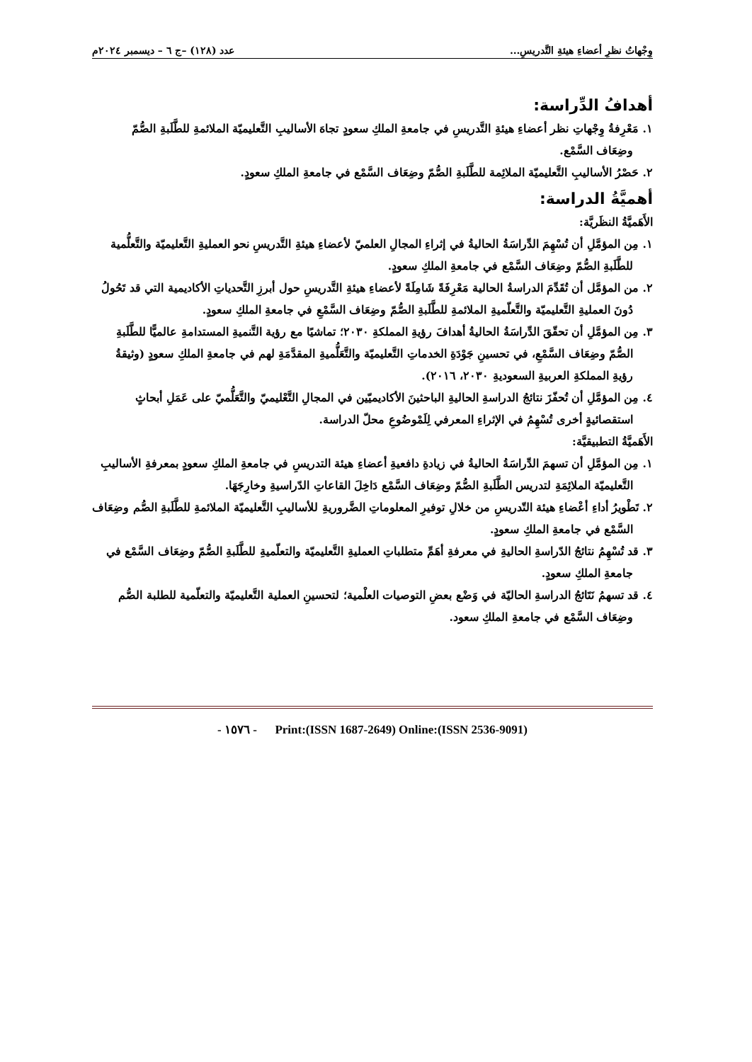وِجْهاتُ نظرِ أعضاءِ هيئةِ التَّدريسِ... عدد (١٢٨) –ج ٦ – ديسمبر ٢٠٢٤م
أهدافُ الدِّراسة:
١. مَعْرِفةُ وِجْهاتِ نظر أعضاءِ هيئةِ التَّدريسِ في جامعةِ الملكِ سعودٍ تجاهَ الأساليبِ التَّعليميّة الملائمةِ للطَّلَبةِ الصُّمّ وضِعَاف السَّمْع.
٢. حَصْرُ الأساليبِ التَّعليميّة الملائِمة للطَّلَبةِ الصُّمّ وضِعَاف السَّمْع في جامعةِ الملكِ سعودٍ.
أهميَّةُ الدراسة:
الأَهَميَّةُ النظَريَّة:
١. مِن المؤمَّلِ أن تُسْهِمَ الدِّراسَةُ الحاليةُ في إثراءِ المجالِ العلميّ لأعضاءِ هيئةِ التَّدريسِ نحو العمليةِ التَّعليميّة والتَّعلُّمية للطَّلَبةِ الصُّمّ وضِعَاف السَّمْع في جامعةِ الملكِ سعودٍ.
٢. من المؤمَّل أن تُقَدِّمَ الدراسةُ الحالية مَعْرِفَةً شَامِلَةً لأعضاءِ هيئةِ التَّدريسِ حول أبرزِ التَّحدياتِ الأكاديمية التي قد تَحُولُ دُونَ العمليةِ التَّعليميّة والتَّعلّميةِ الملائمةِ للطَّلَبةِ الصُّمّ وضِعَاف السَّمْعِ في جامعةِ الملكِ سعودٍ.
٣. مِن المؤمَّلِ أن تحقّقَ الدِّراسَةُ الحاليةُ أهدافَ رؤيةِ المملكةِ ٢٠٣٠؛ تماشيًا مع رؤية التَّنميةِ المستدامةِ عالميًّا للطَّلَبةِ الصُّمّ وضِعَاف السَّمْعِ، في تحسينِ جَوْدَةِ الخدماتِ التَّعليميّة والتَّعَلُّميةِ المقدَّمَةِ لهم في جامعةِ الملكِ سعودٍ (وثيقةُ رؤيةِ المملكةِ العربيةِ السعوديةِ ٢٠٣٠، ٢٠١٦).
٤. مِن المؤمَّلِ أن تُحفّزَ نتائجُ الدراسةِ الحاليةِ الباحثينَ الأكاديميّين في المجالِ التَّعْليميّ والتَّعَلُّميّ على عَمَلِ أبحاثٍ استقصائيةٍ أخرى تُسْهِمُ في الإثراءِ المعرفي لِلَمْوضُوعِ محلّ الدراسة.
الأَهَميَّةُ التطبيقيَّة:
١. مِن المؤمَّلِ أن تسهمَ الدِّراسَةُ الحاليةُ في زيادةِ دافعيةِ أعضاءِ هيئة التدريسِ في جامعةِ الملكِ سعودٍ بمعرفةِ الأساليبِ التَّعليميّة الملائِمَةِ لتدريس الطَّلَبةِ الصُّمّ وضِعَاف السَّمْع دَاخِلَ القاعاتِ الدّراسيةِ وخارِجَهَا.
٢. تَطْويرُ أداءِ أعْضاءِ هيئة التّدريسِ من خلالِ توفيرِ المعلوماتِ الضَّروريةِ للأساليبِ التَّعليميّة الملائمةِ للطَّلَبةِ الصُّم وضِعَاف السَّمْع في جامعةِ الملكِ سعودٍ.
٣. قد تُسْهِمُ نتائجُ الدّراسةِ الحاليةِ في معرفةِ أهَمِّ متطلباتِ العمليةِ التَّعليميّة والتعلّميةِ للطَّلَبةِ الصُّمّ وضِعَاف السَّمْع في جامعةِ الملكِ سعودٍ.
٤. قد تسهمُ نَتَائجُ الدراسةِ الحاليّة في وَضْع بعضِ التوصيات العلْمية؛ لتحسينِ العملية التَّعليميّة والتعلّمية للطلبة الصُّم وضِعَاف السَّمْع في جامعةِ الملكِ سعود.
- ١٥٧٦ - Print:(ISSN 1687-2649) Online:(ISSN 2536-9091)